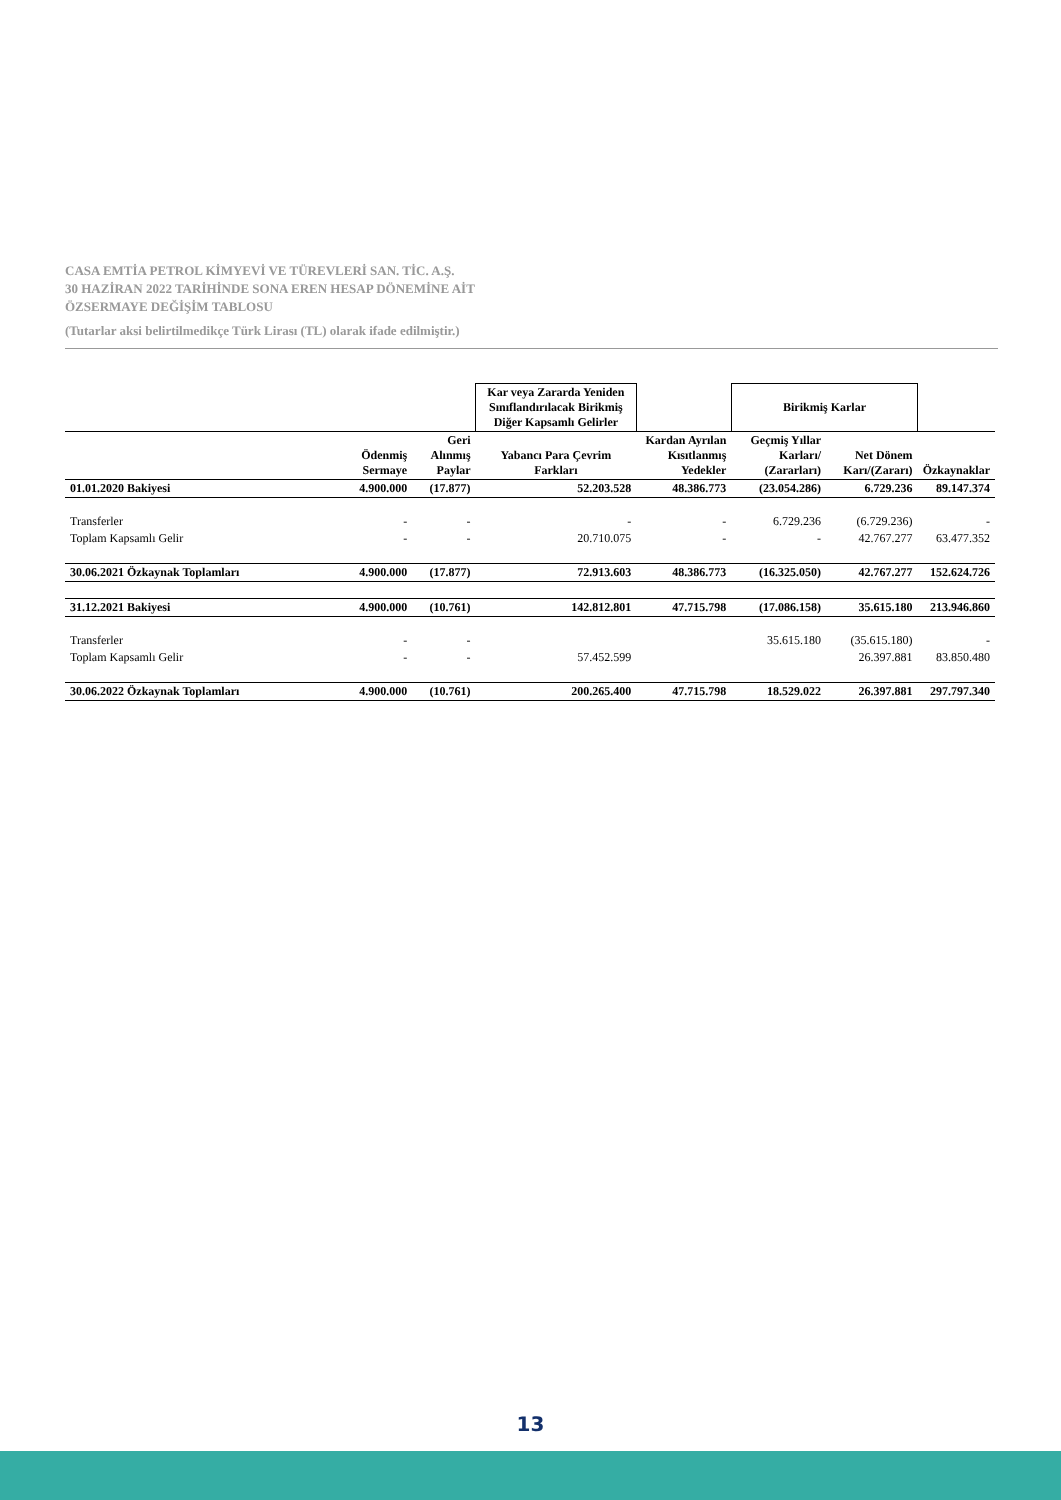CASA EMTİA PETROL KİMYEVİ VE TÜREVLERİ SAN. TİC. A.Ş.
30 HAZİRAN 2022 TARİHİNDE SONA EREN HESAP DÖNEMİNE AİT
ÖZSERMAYE DEĞİŞİM TABLOSU
(Tutarlar aksi belirtilmedikçe Türk Lirası (TL) olarak ifade edilmiştir.)
| | | | Kar veya Zararda Yeniden Sınıflandırılacak Birikmiş Diğer Kapsamlı Gelirler | | Birikmiş Karlar | | |
| --- | --- | --- | --- | --- | --- | --- | --- |
| | Ödenmiş Sermaye | Geri Alınmış Paylar | Yabancı Para Çevrim Farkları | Kardan Ayrılan Kısıtlanmış Yedekler | Geçmiş Yıllar Karları/ (Zararları) | Net Dönem Karı/(Zararı) | Özkaynaklar |
| 01.01.2020 Bakiyesi | 4.900.000 | (17.877) | 52.203.528 | 48.386.773 | (23.054.286) | 6.729.236 | 89.147.374 |
| Transferler | - | - | - | - | 6.729.236 | (6.729.236) | - |
| Toplam Kapsamlı Gelir | - | - | 20.710.075 | - | - | 42.767.277 | 63.477.352 |
| 30.06.2021 Özkaynak Toplamları | 4.900.000 | (17.877) | 72.913.603 | 48.386.773 | (16.325.050) | 42.767.277 | 152.624.726 |
| 31.12.2021 Bakiyesi | 4.900.000 | (10.761) | 142.812.801 | 47.715.798 | (17.086.158) | 35.615.180 | 213.946.860 |
| Transferler | - | - | | | 35.615.180 | (35.615.180) | - |
| Toplam Kapsamlı Gelir | - | - | 57.452.599 | | | 26.397.881 | 83.850.480 |
| 30.06.2022 Özkaynak Toplamları | 4.900.000 | (10.761) | 200.265.400 | 47.715.798 | 18.529.022 | 26.397.881 | 297.797.340 |
13